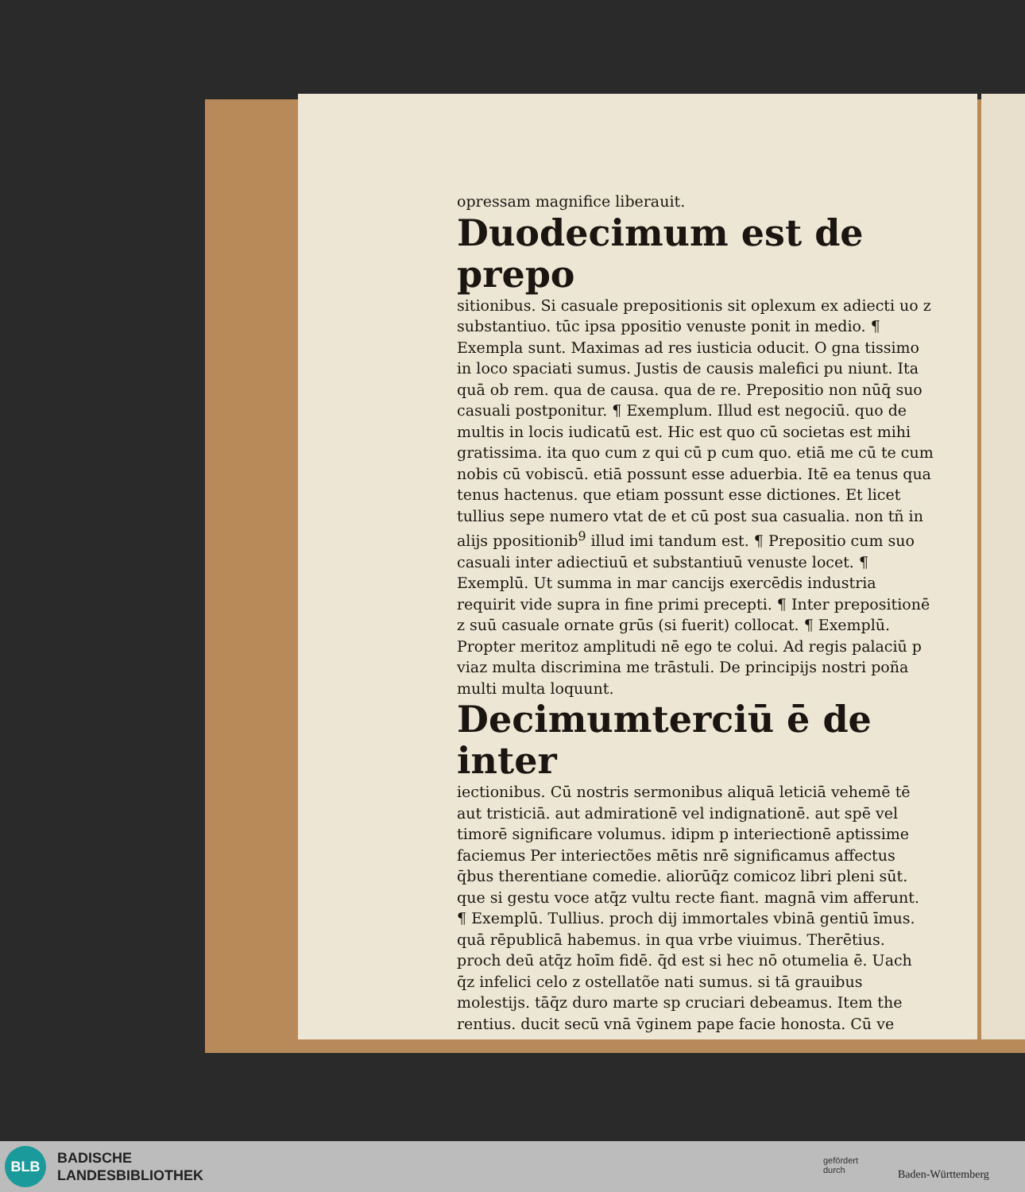opressam magnifice liberauit.
Duodecimum est de prepo
sitionibus. Si casuale prepositionis sit oplexum ex adiecti uo z substantiuo. tūc ipsa ppositio venuste ponit in medio. ¶ Exempla sunt. Maximas ad res iusticia oducit. O gna tissimo in loco spaciati sumus. Justis de causis malefici pu niunt. Ita quā ob rem. qua de causa. qua de re. Prepositio non nūq̄ suo casuali postponitur. ¶ Exemplum. Illud est negociū. quo de multis in locis iudicatū est. Hic est quo cū societas est mihi gratissima. ita quo cum z qui cū p cum quo. etiā me cū te cum nobis cū vobiscū. etiā possunt esse aduerbia. Itē ea tenus qua tenus hactenus. que etiam possunt esse dictiones. Et licet tullius sepe numero vtat de et cū post sua casualia. non tñ in alijs ppositionib<sup>9</sup> illud imi tandum est. ¶ Prepositio cum suo casuali inter adiectiuū et substantiuū venuste locet. ¶ Exemplū. Ut summa in mar cancijs exercēdis industria requirit vide supra in fine primi precepti. ¶ Inter prepositionē z suū casuale ornate grūs (si fuerit) collocat. ¶ Exemplū. Propter meritoz amplitudi nē ego te colui. Ad regis palaciū p viaz multa discrimina me trāstuli. De principijs nostri poña multi multa loquunt.
Decimumterciū ē de inter
iectionibus. Cū nostris sermonibus aliquā leticiā vehemē tē aut tristiciā. aut admirationē vel indignationē. aut spē vel timorē significare volumus. idipm p interiectionē aptissime faciemus Per interiectões mētis nrē significamus affectus q̄bus therentiane comedie. aliorūq̄z comicoz libri pleni sūt. que si gestu voce atq̄z vultu recte fiant. magnā vim afferunt. ¶ Exemplū. Tullius. proch dij immortales vbinā gentiū īmus. quā rēpublicā habemus. in qua vrbe viuimus. Therētius. proch deū atq̄z hoīm fidē. q̄d est si hec nō otumelia ē. Uach q̄z infelici celo z ostellatõe nati sumus. si tā grauibus molestijs. tāq̄z duro marte sp cruciari debeamus. Item the rentius. ducit secū vnā v̄ginem pape facie honosta. Cū ve
BLB
BADISCHE
LANDESBIBLIOTHEK
gefördert
durch
Baden-Württemberg